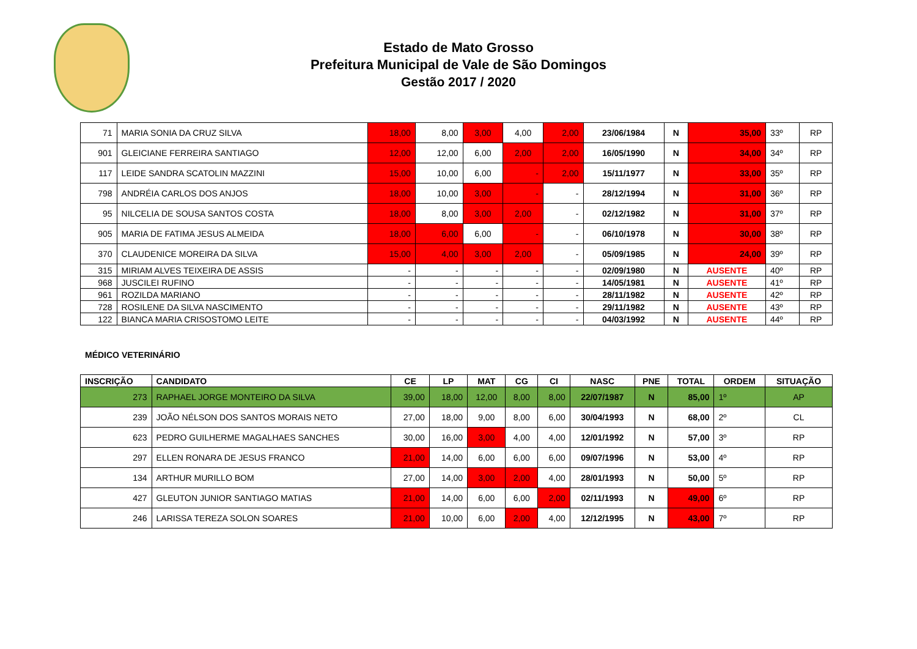Estado de Mato Grosso
Prefeitura Municipal de Vale de São Domingos
Gestão 2017 / 2020
| 71 | MARIA SONIA DA CRUZ SILVA | 18,00 | 8,00 | 3,00 | 4,00 | 2,00 | 23/06/1984 | N | 35,00 | 33º | RP |
| 901 | GLEICIANE FERREIRA SANTIAGO | 12,00 | 12,00 | 6,00 | 2,00 | 2,00 | 16/05/1990 | N | 34,00 | 34º | RP |
| 117 | LEIDE SANDRA SCATOLIN MAZZINI | 15,00 | 10,00 | 6,00 | - | 2,00 | 15/11/1977 | N | 33,00 | 35º | RP |
| 798 | ANDRÉIA CARLOS DOS ANJOS | 18,00 | 10,00 | 3,00 | - | - | 28/12/1994 | N | 31,00 | 36º | RP |
| 95 | NILCELIA DE SOUSA SANTOS COSTA | 18,00 | 8,00 | 3,00 | 2,00 | - | 02/12/1982 | N | 31,00 | 37º | RP |
| 905 | MARIA DE FATIMA JESUS ALMEIDA | 18,00 | 6,00 | 6,00 | - | - | 06/10/1978 | N | 30,00 | 38º | RP |
| 370 | CLAUDENICE MOREIRA DA SILVA | 15,00 | 4,00 | 3,00 | 2,00 | - | 05/09/1985 | N | 24,00 | 39º | RP |
| 315 | MIRIAM ALVES TEIXEIRA DE ASSIS | - | - | - | - | - | 02/09/1980 | N | AUSENTE | 40º | RP |
| 968 | JUSCILEI RUFINO | - | - | - | - | - | 14/05/1981 | N | AUSENTE | 41º | RP |
| 961 | ROZILDA MARIANO | - | - | - | - | - | 28/11/1982 | N | AUSENTE | 42º | RP |
| 728 | ROSILENE DA SILVA NASCIMENTO | - | - | - | - | - | 29/11/1982 | N | AUSENTE | 43º | RP |
| 122 | BIANCA MARIA CRISOSTOMO LEITE | - | - | - | - | - | 04/03/1992 | N | AUSENTE | 44º | RP |
MÉDICO VETERINÁRIO
| INSCRIÇÃO | CANDIDATO | CE | LP | MAT | CG | CI | NASC | PNE | TOTAL | ORDEM | SITUAÇÃO |
| --- | --- | --- | --- | --- | --- | --- | --- | --- | --- | --- | --- |
| 273 | RAPHAEL JORGE MONTEIRO DA SILVA | 39,00 | 18,00 | 12,00 | 8,00 | 8,00 | 22/07/1987 | N | 85,00 | 1º | AP |
| 239 | JOÃO NÉLSON DOS SANTOS MORAIS NETO | 27,00 | 18,00 | 9,00 | 8,00 | 6,00 | 30/04/1993 | N | 68,00 | 2º | CL |
| 623 | PEDRO GUILHERME MAGALHAES SANCHES | 30,00 | 16,00 | 3,00 | 4,00 | 4,00 | 12/01/1992 | N | 57,00 | 3º | RP |
| 297 | ELLEN RONARA DE JESUS FRANCO | 21,00 | 14,00 | 6,00 | 6,00 | 6,00 | 09/07/1996 | N | 53,00 | 4º | RP |
| 134 | ARTHUR MURILLO BOM | 27,00 | 14,00 | 3,00 | 2,00 | 4,00 | 28/01/1993 | N | 50,00 | 5º | RP |
| 427 | GLEUTON JUNIOR SANTIAGO MATIAS | 21,00 | 14,00 | 6,00 | 6,00 | 2,00 | 02/11/1993 | N | 49,00 | 6º | RP |
| 246 | LARISSA TEREZA SOLON SOARES | 21,00 | 10,00 | 6,00 | 2,00 | 4,00 | 12/12/1995 | N | 43,00 | 7º | RP |